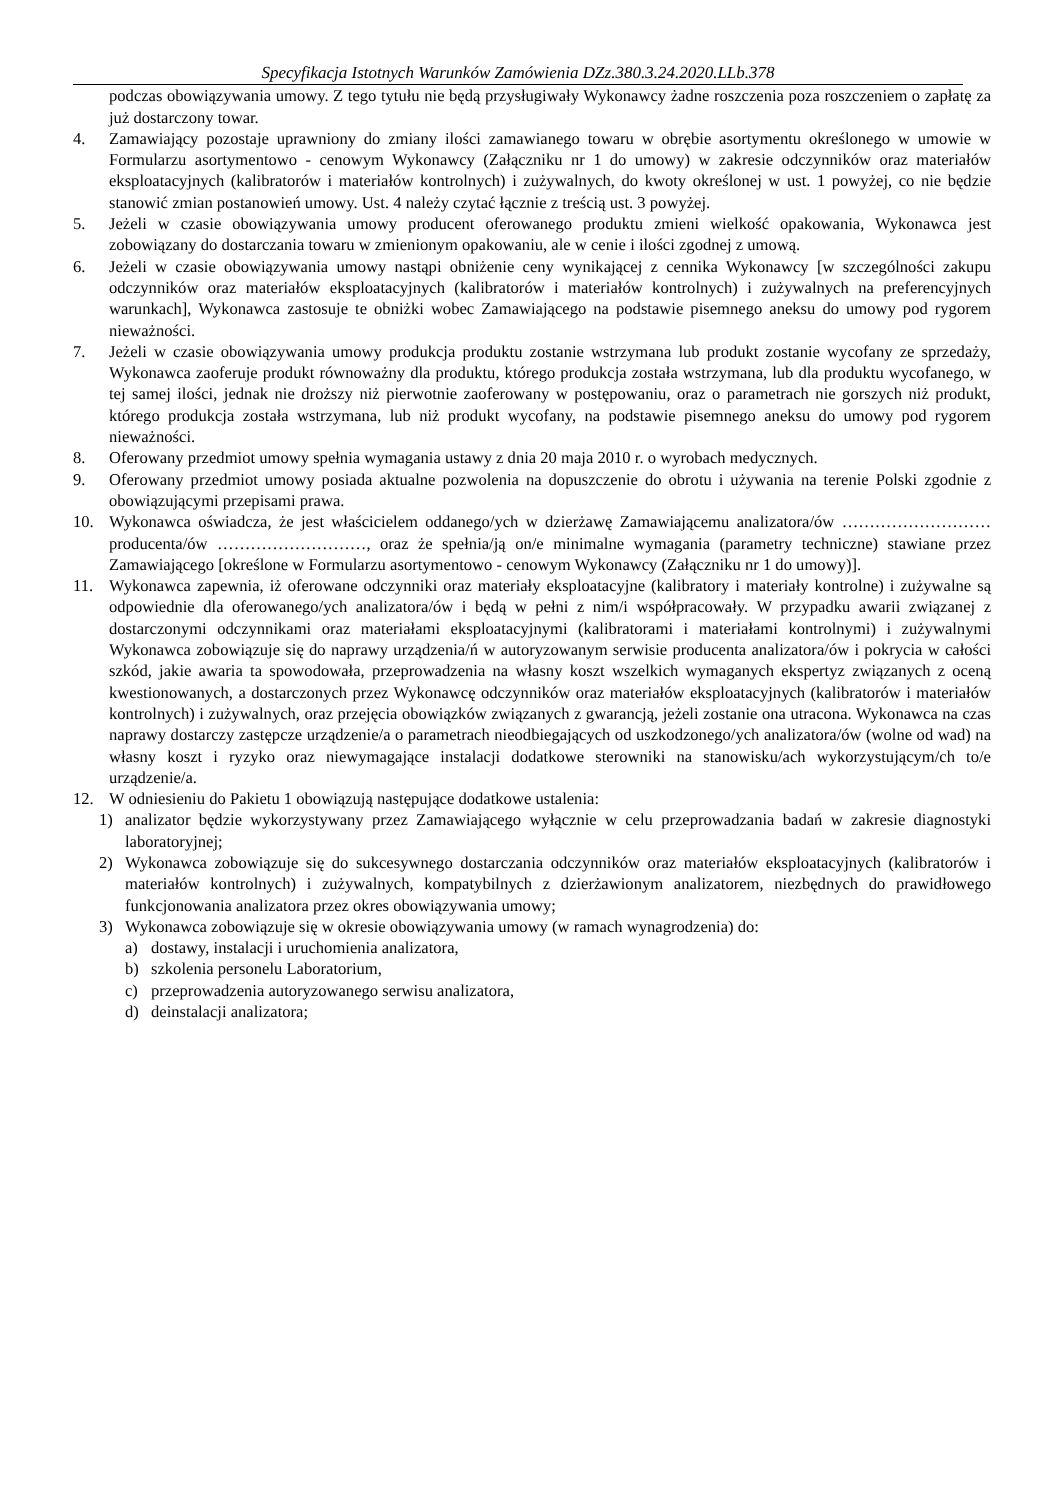Specyfikacja Istotnych Warunków Zamówienia DZz.380.3.24.2020.LLb.378
podczas obowiązywania umowy. Z tego tytułu nie będą przysługiwały Wykonawcy żadne roszczenia poza roszczeniem o zapłatę za już dostarczony towar.
4. Zamawiający pozostaje uprawniony do zmiany ilości zamawianego towaru w obrębie asortymentu określonego w umowie w Formularzu asortymentowo - cenowym Wykonawcy (Załączniku nr 1 do umowy) w zakresie odczynników oraz materiałów eksploatacyjnych (kalibratorów i materiałów kontrolnych) i zużywalnych, do kwoty określonej w ust. 1 powyżej, co nie będzie stanowić zmian postanowień umowy. Ust. 4 należy czytać łącznie z treścią ust. 3 powyżej.
5. Jeżeli w czasie obowiązywania umowy producent oferowanego produktu zmieni wielkość opakowania, Wykonawca jest zobowiązany do dostarczania towaru w zmienionym opakowaniu, ale w cenie i ilości zgodnej z umową.
6. Jeżeli w czasie obowiązywania umowy nastąpi obniżenie ceny wynikającej z cennika Wykonawcy [w szczególności zakupu odczynników oraz materiałów eksploatacyjnych (kalibratorów i materiałów kontrolnych) i zużywalnych na preferencyjnych warunkach], Wykonawca zastosuje te obniżki wobec Zamawiającego na podstawie pisemnego aneksu do umowy pod rygorem nieważności.
7. Jeżeli w czasie obowiązywania umowy produkcja produktu zostanie wstrzymana lub produkt zostanie wycofany ze sprzedaży, Wykonawca zaoferuje produkt równoważny dla produktu, którego produkcja została wstrzymana, lub dla produktu wycofanego, w tej samej ilości, jednak nie droższy niż pierwotnie zaoferowany w postępowaniu, oraz o parametrach nie gorszych niż produkt, którego produkcja została wstrzymana, lub niż produkt wycofany, na podstawie pisemnego aneksu do umowy pod rygorem nieważności.
8. Oferowany przedmiot umowy spełnia wymagania ustawy z dnia 20 maja 2010 r. o wyrobach medycznych.
9. Oferowany przedmiot umowy posiada aktualne pozwolenia na dopuszczenie do obrotu i używania na terenie Polski zgodnie z obowiązującymi przepisami prawa.
10. Wykonawca oświadcza, że jest właścicielem oddanego/ych w dzierżawę Zamawiającemu analizatora/ów ……………………… producenta/ów ………………………, oraz że spełnia/ją on/e minimalne wymagania (parametry techniczne) stawiane przez Zamawiającego [określone w Formularzu asortymentowo - cenowym Wykonawcy (Załączniku nr 1 do umowy)].
11. Wykonawca zapewnia, iż oferowane odczynniki oraz materiały eksploatacyjne (kalibratory i materiały kontrolne) i zużywalne są odpowiednie dla oferowanego/ych analizatora/ów i będą w pełni z nim/i współpracowały. W przypadku awarii związanej z dostarczonymi odczynnikami oraz materiałami eksploatacyjnymi (kalibratorami i materiałami kontrolnymi) i zużywalnymi Wykonawca zobowiązuje się do naprawy urządzenia/ń w autoryzowanym serwisie producenta analizatora/ów i pokrycia w całości szkód, jakie awaria ta spowodowała, przeprowadzenia na własny koszt wszelkich wymaganych ekspertyz związanych z oceną kwestionowanych, a dostarczonych przez Wykonawcę odczynników oraz materiałów eksploatacyjnych (kalibratorów i materiałów kontrolnych) i zużywalnych, oraz przejęcia obowiązków związanych z gwarancją, jeżeli zostanie ona utracona. Wykonawca na czas naprawy dostarczy zastępcze urządzenie/a o parametrach nieodbiegających od uszkodzonego/ych analizatora/ów (wolne od wad) na własny koszt i ryzyko oraz niewymagające instalacji dodatkowe sterowniki na stanowisku/ach wykorzystującym/ch to/e urządzenie/a.
12. W odniesieniu do Pakietu 1 obowiązują następujące dodatkowe ustalenia:
1) analizator będzie wykorzystywany przez Zamawiającego wyłącznie w celu przeprowadzania badań w zakresie diagnostyki laboratoryjnej;
2) Wykonawca zobowiązuje się do sukcesywnego dostarczania odczynników oraz materiałów eksploatacyjnych (kalibratorów i materiałów kontrolnych) i zużywalnych, kompatybilnych z dzierżawionym analizatorem, niezbędnych do prawidłowego funkcjonowania analizatora przez okres obowiązywania umowy;
3) Wykonawca zobowiązuje się w okresie obowiązywania umowy (w ramach wynagrodzenia) do:
a) dostawy, instalacji i uruchomienia analizatora,
b) szkolenia personelu Laboratorium,
c) przeprowadzenia autoryzowanego serwisu analizatora,
d) deinstalacji analizatora;